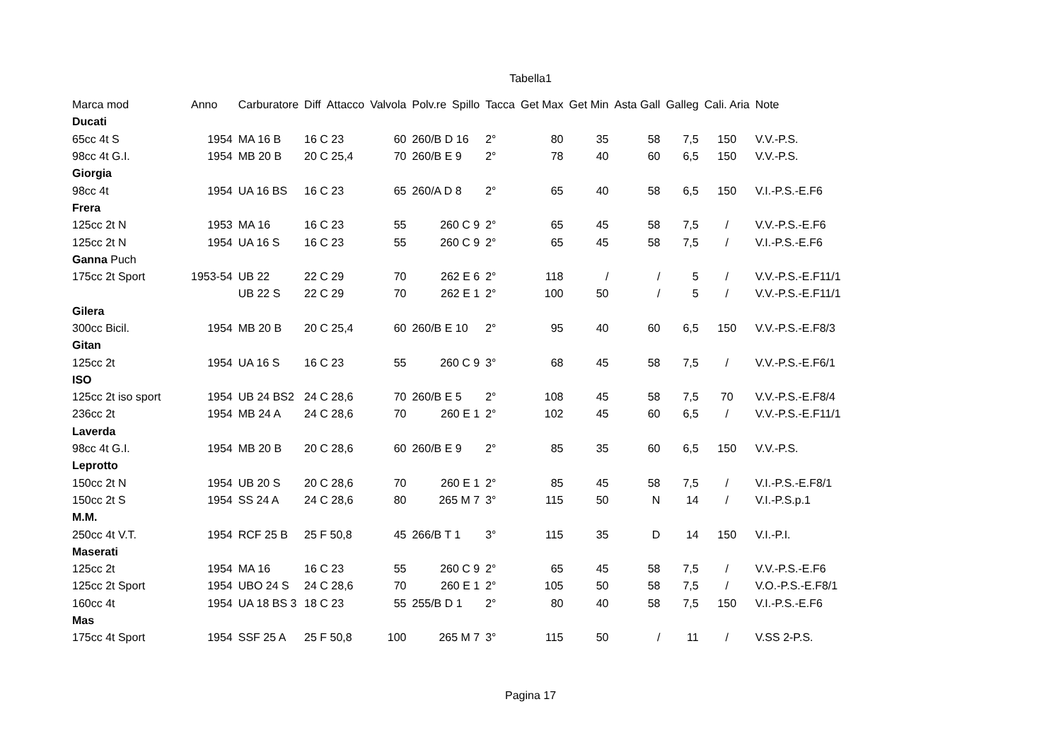Tabella1
| Marca mod | Anno | Carburatore | Diff | Attacco | Valvola | Polv.re | Spillo | Tacca | Get Max | Get Min | Asta Gall | Galleg | Cali. Aria | Note |
| --- | --- | --- | --- | --- | --- | --- | --- | --- | --- | --- | --- | --- | --- | --- |
| Ducati | | | | | | | | | | | | | | |
| 65cc 4t S | 1954 | MA 16 B | 16 C 23 | | 60 | 260/B D 16 | | 2° | 80 | 35 | 58 | 7,5 | 150 | V.V.-P.S. |
| 98cc 4t G.I. | 1954 | MB 20 B | 20 C 25,4 | | 70 | 260/B E 9 | | 2° | 78 | 40 | 60 | 6,5 | 150 | V.V.-P.S. |
| Giorgia | | | | | | | | | | | | | | |
| 98cc 4t | 1954 | UA 16 BS | 16 C 23 | | 65 | 260/A D 8 | | 2° | 65 | 40 | 58 | 6,5 | 150 | V.I.-P.S.-E.F6 |
| Frera | | | | | | | | | | | | | | |
| 125cc 2t N | 1953 | MA 16 | 16 C 23 | | 55 | 260 C 9 | | 2° | 65 | 45 | 58 | 7,5 | / | V.V.-P.S.-E.F6 |
| 125cc 2t N | 1954 | UA 16 S | 16 C 23 | | 55 | 260 C 9 | | 2° | 65 | 45 | 58 | 7,5 | / | V.I.-P.S.-E.F6 |
| Ganna Puch | | | | | | | | | | | | | | |
| 175cc 2t Sport | 1953-54 | UB 22 | 22 C 29 | | 70 | 262 E 6 | | 2° | 118 | / | / | 5 | / | V.V.-P.S.-E.F11/1 |
| | | UB 22 S | 22 C 29 | | 70 | 262 E 1 | | 2° | 100 | 50 | / | 5 | / | V.V.-P.S.-E.F11/1 |
| Gilera | | | | | | | | | | | | | | |
| 300cc Bicil. | 1954 | MB 20 B | 20 C 25,4 | | 60 | 260/B E 10 | | 2° | 95 | 40 | 60 | 6,5 | 150 | V.V.-P.S.-E.F8/3 |
| Gitan | | | | | | | | | | | | | | |
| 125cc 2t | 1954 | UA 16 S | 16 C 23 | | 55 | 260 C 9 | | 3° | 68 | 45 | 58 | 7,5 | / | V.V.-P.S.-E.F6/1 |
| ISO | | | | | | | | | | | | | | |
| 125cc 2t iso sport | 1954 | UB 24 BS2 | 24 C 28,6 | | 70 | 260/B E 5 | | 2° | 108 | 45 | 58 | 7,5 | 70 | V.V.-P.S.-E.F8/4 |
| 236cc 2t | 1954 | MB 24 A | 24 C 28,6 | | 70 | 260 E 1 | | 2° | 102 | 45 | 60 | 6,5 | / | V.V.-P.S.-E.F11/1 |
| Laverda | | | | | | | | | | | | | | |
| 98cc 4t G.I. | 1954 | MB 20 B | 20 C 28,6 | | 60 | 260/B E 9 | | 2° | 85 | 35 | 60 | 6,5 | 150 | V.V.-P.S. |
| Leprotto | | | | | | | | | | | | | | |
| 150cc 2t N | 1954 | UB 20 S | 20 C 28,6 | | 70 | 260 E 1 | | 2° | 85 | 45 | 58 | 7,5 | / | V.I.-P.S.-E.F8/1 |
| 150cc 2t S | 1954 | SS 24 A | 24 C 28,6 | | 80 | 265 M 7 | | 3° | 115 | 50 | N | 14 | / | V.I.-P.S.p.1 |
| M.M. | | | | | | | | | | | | | | |
| 250cc 4t V.T. | 1954 | RCF 25 B | 25 F 50,8 | | 45 | 266/B T 1 | | 3° | 115 | 35 | D | 14 | 150 | V.I.-P.I. |
| Maserati | | | | | | | | | | | | | | |
| 125cc 2t | 1954 | MA 16 | 16 C 23 | | 55 | 260 C 9 | | 2° | 65 | 45 | 58 | 7,5 | / | V.V.-P.S.-E.F6 |
| 125cc 2t Sport | 1954 | UBO 24 S | 24 C 28,6 | | 70 | 260 E 1 | | 2° | 105 | 50 | 58 | 7,5 | / | V.O.-P.S.-E.F8/1 |
| 160cc 4t | 1954 | UA 18 BS 3 | 18 C 23 | | 55 | 255/B D 1 | | 2° | 80 | 40 | 58 | 7,5 | 150 | V.I.-P.S.-E.F6 |
| Mas | | | | | | | | | | | | | | |
| 175cc 4t Sport | 1954 | SSF 25 A | 25 F 50,8 | | 100 | 265 M 7 | | 3° | 115 | 50 | / | 11 | / | V.SS 2-P.S. |
Pagina 17